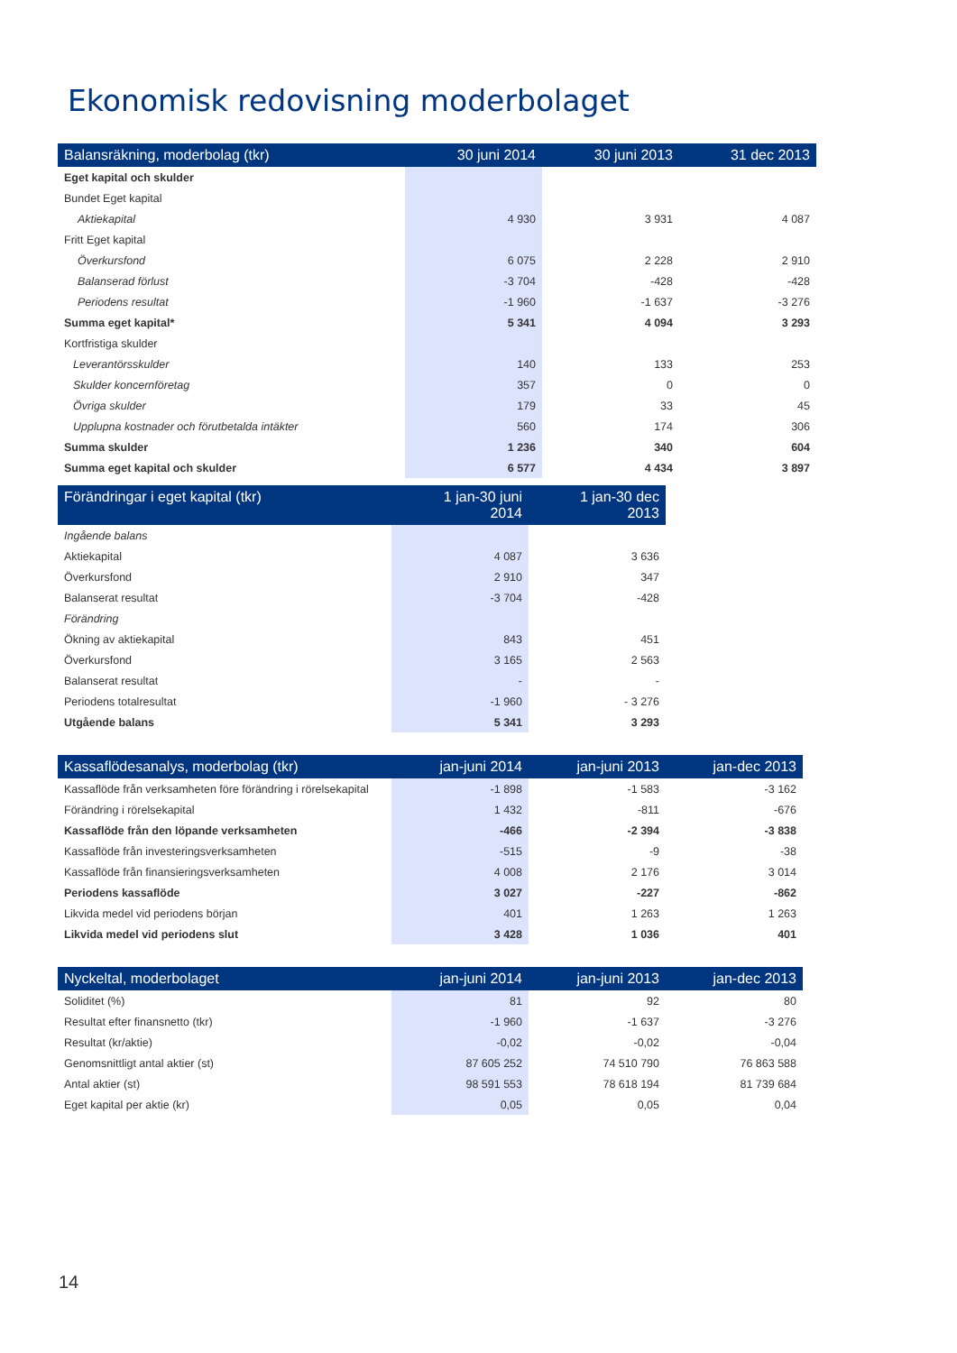Ekonomisk redovisning moderbolaget
| Balansräkning, moderbolag (tkr) | 30 juni 2014 | 30 juni 2013 | 31 dec 2013 |
| --- | --- | --- | --- |
| Eget kapital och skulder | | | |
| Bundet Eget kapital | | | |
| Aktiekapital | 4 930 | 3 931 | 4 087 |
| Fritt Eget kapital | | | |
| Överkursfond | 6 075 | 2 228 | 2 910 |
| Balanserad förlust | -3 704 | -428 | -428 |
| Periodens resultat | -1 960 | -1 637 | -3 276 |
| Summa eget kapital* | 5 341 | 4 094 | 3 293 |
| Kortfristiga skulder | | | |
| Leverantörsskulder | 140 | 133 | 253 |
| Skulder koncernföretag | 357 | 0 | 0 |
| Övriga skulder | 179 | 33 | 45 |
| Upplupna kostnader och förutbetalda intäkter | 560 | 174 | 306 |
| Summa skulder | 1 236 | 340 | 604 |
| Summa eget kapital och skulder | 6 577 | 4 434 | 3 897 |
| Förändringar i eget kapital (tkr) | 1 jan-30 juni 2014 | 1 jan-30 dec 2013 |
| --- | --- | --- |
| Ingående balans | | |
| Aktiekapital | 4 087 | 3 636 |
| Överkursfond | 2 910 | 347 |
| Balanserat resultat | -3 704 | -428 |
| Förändring | | |
| Ökning av aktiekapital | 843 | 451 |
| Överkursfond | 3 165 | 2 563 |
| Balanserat resultat | - | - |
| Periodens totalresultat | -1 960 | - 3 276 |
| Utgående balans | 5 341 | 3 293 |
| Kassaflödesanalys, moderbolag (tkr) | jan-juni 2014 | jan-juni 2013 | jan-dec 2013 |
| --- | --- | --- | --- |
| Kassaflöde från verksamheten före förändring i rörelsekapital | -1 898 | -1 583 | -3 162 |
| Förändring i rörelsekapital | 1 432 | -811 | -676 |
| Kassaflöde från den löpande verksamheten | -466 | -2 394 | -3 838 |
| Kassaflöde från investeringsverksamheten | -515 | -9 | -38 |
| Kassaflöde från finansieringsverksamheten | 4 008 | 2 176 | 3 014 |
| Periodens kassaflöde | 3 027 | -227 | -862 |
| Likvida medel vid periodens början | 401 | 1 263 | 1 263 |
| Likvida medel vid periodens slut | 3 428 | 1 036 | 401 |
| Nyckeltal, moderbolaget | jan-juni 2014 | jan-juni 2013 | jan-dec 2013 |
| --- | --- | --- | --- |
| Soliditet (%) | 81 | 92 | 80 |
| Resultat efter finansnetto (tkr) | -1 960 | -1 637 | -3 276 |
| Resultat (kr/aktie) | -0,02 | -0,02 | -0,04 |
| Genomsnittligt antal aktier (st) | 87 605 252 | 74 510 790 | 76 863 588 |
| Antal aktier (st) | 98 591 553 | 78 618 194 | 81 739 684 |
| Eget kapital per aktie (kr) | 0,05 | 0,05 | 0,04 |
14